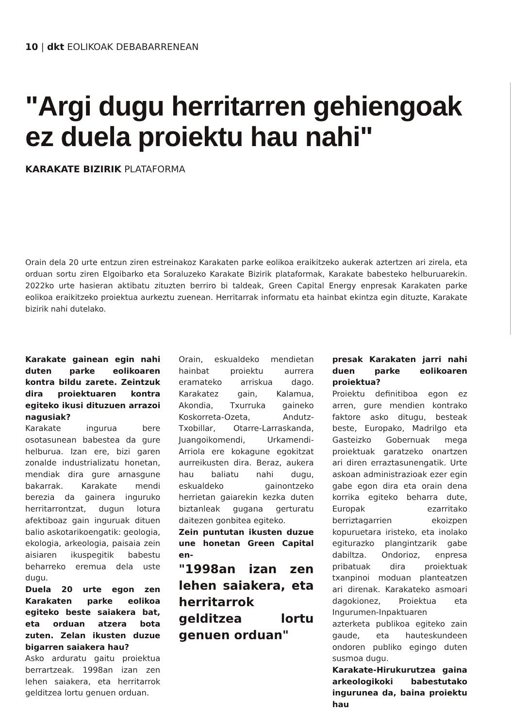10 | dkt EOLIKOAK DEBABARRENEAN
"Argi dugu herritarren gehiengoak ez duela proiektu hau nahi"
KARAKATE BIZIRIK PLATAFORMA
Orain dela 20 urte entzun ziren estreinakoz Karakaten parke eolikoa eraikitzeko aukerak aztertzen ari zirela, eta orduan sortu ziren Elgoibarko eta Soraluzeko Karakate Bizirik plataformak, Karakate babesteko helburuarekin. 2022ko urte hasieran aktibatu zituzten berriro bi taldeak, Green Capital Energy enpresak Karakaten parke eolikoa eraikitzeko proiektua aurkeztu zuenean. Herritarrak informatu eta hainbat ekintza egin dituzte, Karakate bizirik nahi dutelako.
Karakate gainean egin nahi duten parke eolikoaren kontra bildu zarete. Zeintzuk dira proiektuaren kontra egiteko ikusi dituzuen arrazoi nagusiak?
Karakate ingurua bere osotasunean babestea da gure helburua. Izan ere, bizi garen zonalde industrializatu honetan, mendiak dira gure arnasgune bakarrak. Karakate mendi berezia da gainera inguruko herritarrontzat, dugun lotura afektiboaz gain inguruak dituen balio askotarikoengatik: geologia, ekologia, arkeologia, paisaia zein aisiaren ikuspegitik babestu beharreko eremua dela uste dugu.
Duela 20 urte egon zen Karakaten parke eolikoa egiteko beste saiakera bat, eta orduan atzera bota zuten. Zelan ikusten duzue bigarren saiakera hau?
Asko arduratu gaitu proiektua berrartzeak. 1998an izan zen lehen saiakera, eta herritarrok gelditzea lortu genuen orduan.
Orain, eskualdeko mendietan hainbat proiektu aurrera eramateko arriskua dago. Karakatez gain, Kalamua, Akondia, Txurruka gaineko Koskorreta-Ozeta, Andutz-Txobillar, Otarre-Larraskanda, Juangoikomendi, Urkamendi-Arriola ere kokagune egokitzat aurreikusten dira. Beraz, aukera hau baliatu nahi dugu, eskualdeko gainontzeko herrietan gaiarekin kezka duten biztanleak gugana gerturatu daitezen gonbitea egiteko.
Zein puntutan ikusten duzue une honetan Green Capital en-
"1998an izan zen lehen saiakera, eta herritarrok gelditzea lortu genuen orduan"
presak Karakaten jarri nahi duen parke eolikoaren proiektua?
Proiektu definitiboa egon ez arren, gure mendien kontrako faktore asko ditugu, besteak beste, Europako, Madrilgo eta Gasteizko Gobernuak mega proiektuak garatzeko onartzen ari diren erraztasunengatik. Urte askoan administrazioak ezer egin gabe egon dira eta orain dena korrika egiteko beharra dute, Europak ezarritako berriztagarrien ekoizpen kopuruetara iristeko, eta inolako egiturazko plangintzarik gabe dabiltza. Ondorioz, enpresa pribatuak dira proiektuak txanpinoi moduan planteatzen ari direnak. Karakateko asmoari dagokionez, Proiektua eta Ingurumen-Inpaktuaren azterketa publikoa egiteko zain gaude, eta hauteskundeen ondoren publiko egingo duten susmoa dugu.
Karakate-Hirukurutzea gaina arkeologikoki babestutako ingurunea da, baina proiektu hau